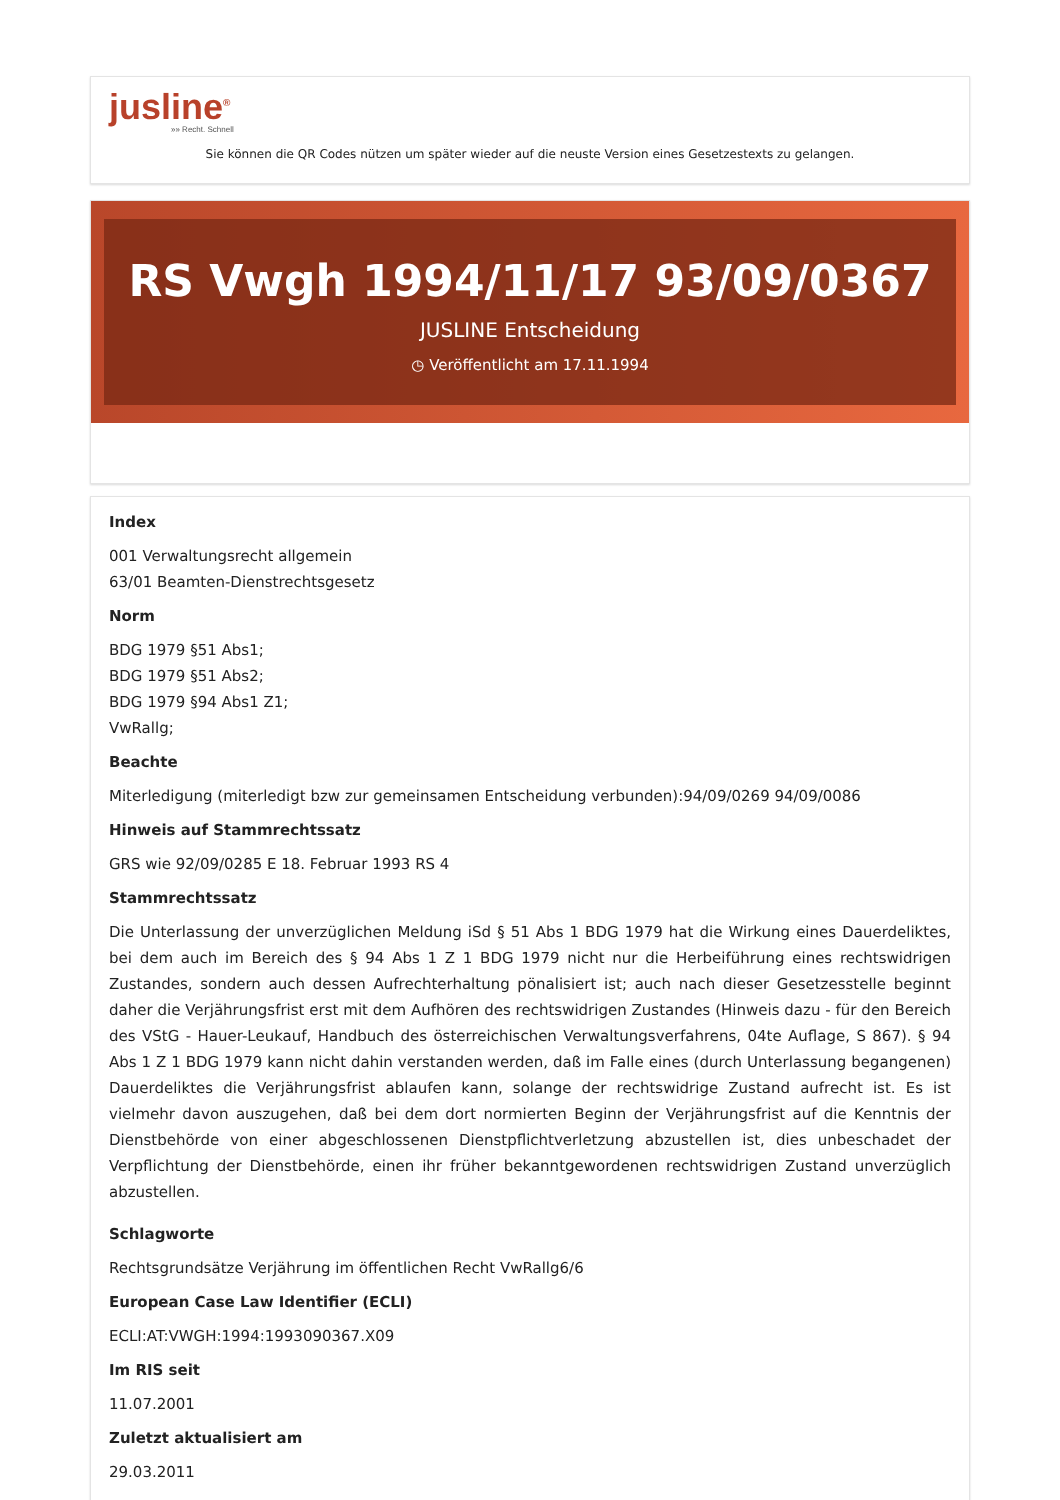jusline<sup>®</sup>
»» Recht. Schnell
Sie können die QR Codes nützen um später wieder auf die neuste Version eines Gesetzestexts zu gelangen.
RS Vwgh 1994/11/17 93/09/0367
JUSLINE Entscheidung
◷ Veröffentlicht am 17.11.1994
Index
001 Verwaltungsrecht allgemein
63/01 Beamten-Dienstrechtsgesetz
Norm
BDG 1979 §51 Abs1;
BDG 1979 §51 Abs2;
BDG 1979 §94 Abs1 Z1;
VwRallg;
Beachte
Miterledigung (miterledigt bzw zur gemeinsamen Entscheidung verbunden):94/09/0269 94/09/0086
Hinweis auf Stammrechtssatz
GRS wie 92/09/0285 E 18. Februar 1993 RS 4
Stammrechtssatz
Die Unterlassung der unverzüglichen Meldung iSd § 51 Abs 1 BDG 1979 hat die Wirkung eines Dauerdeliktes, bei dem auch im Bereich des § 94 Abs 1 Z 1 BDG 1979 nicht nur die Herbeiführung eines rechtswidrigen Zustandes, sondern auch dessen Aufrechterhaltung pönalisiert ist; auch nach dieser Gesetzesstelle beginnt daher die Verjährungsfrist erst mit dem Aufhören des rechtswidrigen Zustandes (Hinweis dazu - für den Bereich des VStG - Hauer-Leukauf, Handbuch des österreichischen Verwaltungsverfahrens, 04te Auflage, S 867). § 94 Abs 1 Z 1 BDG 1979 kann nicht dahin verstanden werden, daß im Falle eines (durch Unterlassung begangenen) Dauerdeliktes die Verjährungsfrist ablaufen kann, solange der rechtswidrige Zustand aufrecht ist. Es ist vielmehr davon auszugehen, daß bei dem dort normierten Beginn der Verjährungsfrist auf die Kenntnis der Dienstbehörde von einer abgeschlossenen Dienstpflichtverletzung abzustellen ist, dies unbeschadet der Verpflichtung der Dienstbehörde, einen ihr früher bekanntgewordenen rechtswidrigen Zustand unverzüglich abzustellen.
Schlagworte
Rechtsgrundsätze Verjährung im öffentlichen Recht VwRallg6/6
European Case Law Identifier (ECLI)
ECLI:AT:VWGH:1994:1993090367.X09
Im RIS seit
11.07.2001
Zuletzt aktualisiert am
29.03.2011